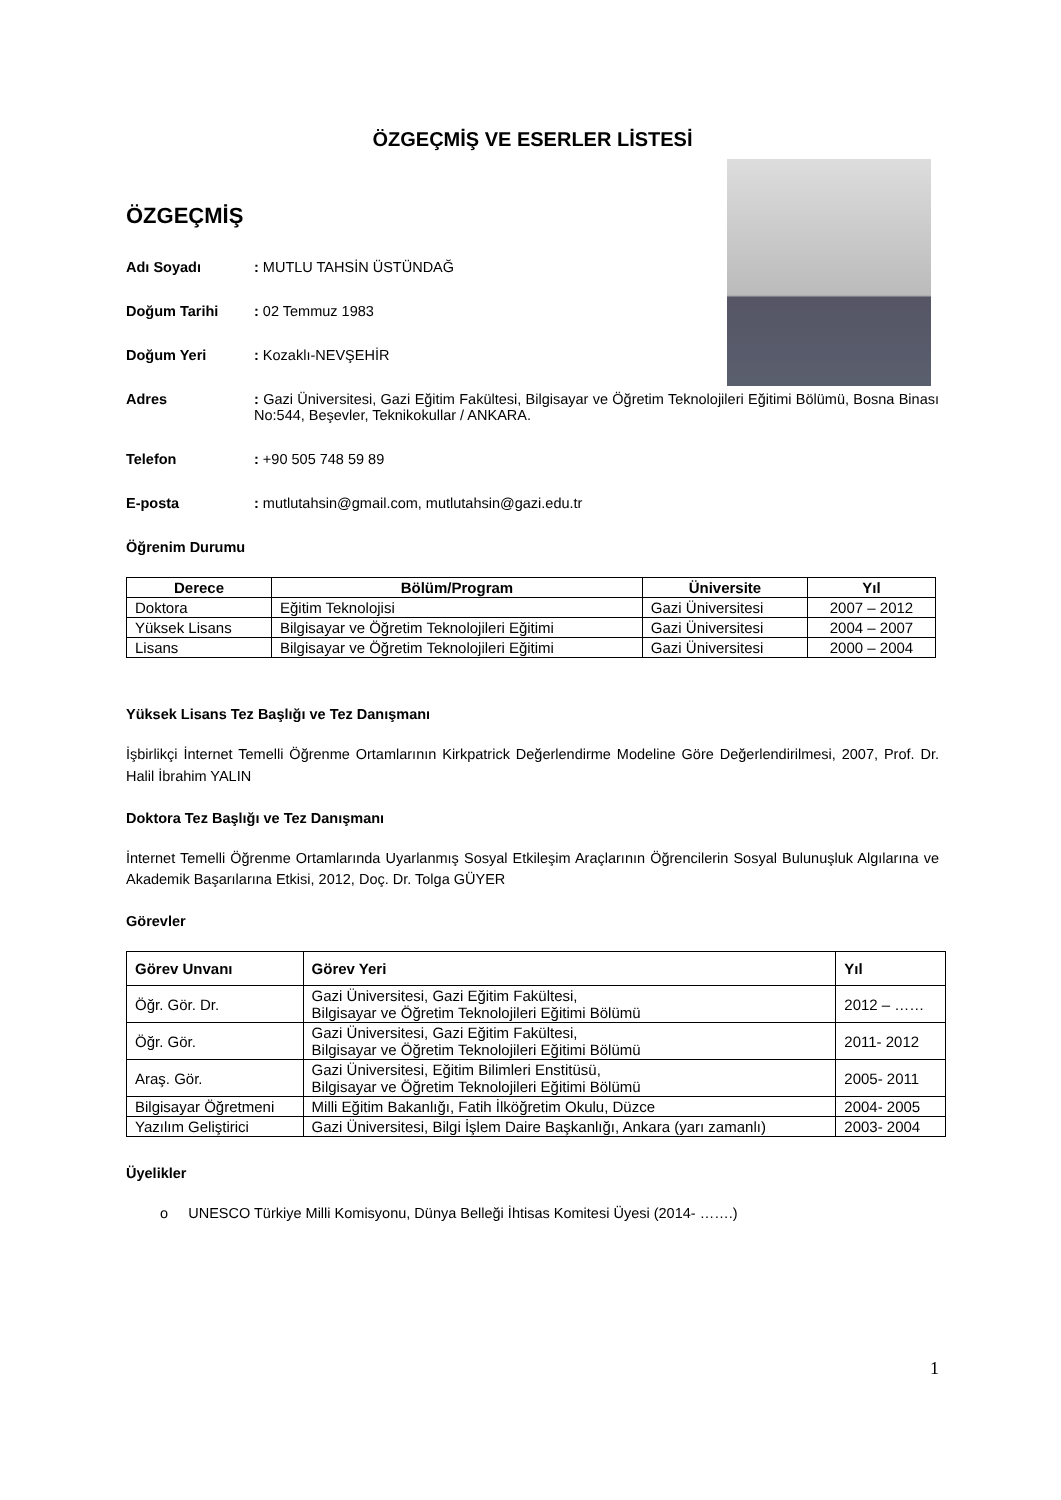ÖZGEÇMİŞ VE ESERLER LİSTESİ
ÖZGEÇMİŞ
Adı Soyadı : MUTLU TAHSİN ÜSTÜNDAĞ
Doğum Tarihi : 02 Temmuz 1983
Doğum Yeri : Kozaklı-NEVŞEHİR
Adres : Gazi Üniversitesi, Gazi Eğitim Fakültesi, Bilgisayar ve Öğretim Teknolojileri Eğitimi Bölümü, Bosna Binası No:544, Beşevler, Teknikokullar / ANKARA.
Telefon : +90 505 748 59 89
E-posta : mutlutahsin@gmail.com, mutlutahsin@gazi.edu.tr
Öğrenim Durumu
| Derece | Bölüm/Program | Üniversite | Yıl |
| --- | --- | --- | --- |
| Doktora | Eğitim Teknolojisi | Gazi Üniversitesi | 2007 – 2012 |
| Yüksek Lisans | Bilgisayar ve Öğretim Teknolojileri Eğitimi | Gazi Üniversitesi | 2004 – 2007 |
| Lisans | Bilgisayar ve Öğretim Teknolojileri Eğitimi | Gazi Üniversitesi | 2000 – 2004 |
Yüksek Lisans Tez Başlığı ve Tez Danışmanı
İşbirlikçi İnternet Temelli Öğrenme Ortamlarının Kirkpatrick Değerlendirme Modeline Göre Değerlendirilmesi, 2007, Prof. Dr. Halil İbrahim YALIN
Doktora Tez Başlığı ve Tez Danışmanı
İnternet Temelli Öğrenme Ortamlarında Uyarlanmış Sosyal Etkileşim Araçlarının Öğrencilerin Sosyal Bulunuşluk Algılarına ve Akademik Başarılarına Etkisi, 2012, Doç. Dr. Tolga GÜYER
Görevler
| Görev Unvanı | Görev Yeri | Yıl |
| --- | --- | --- |
| Öğr. Gör. Dr. | Gazi Üniversitesi, Gazi Eğitim Fakültesi, Bilgisayar ve Öğretim Teknolojileri Eğitimi Bölümü | 2012 – …… |
| Öğr. Gör. | Gazi Üniversitesi, Gazi Eğitim Fakültesi, Bilgisayar ve Öğretim Teknolojileri Eğitimi Bölümü | 2011- 2012 |
| Araş. Gör. | Gazi Üniversitesi, Eğitim Bilimleri Enstitüsü, Bilgisayar ve Öğretim Teknolojileri Eğitimi Bölümü | 2005- 2011 |
| Bilgisayar Öğretmeni | Milli Eğitim Bakanlığı, Fatih İlköğretim Okulu, Düzce | 2004- 2005 |
| Yazılım Geliştirici | Gazi Üniversitesi, Bilgi İşlem Daire Başkanlığı, Ankara (yarı zamanlı) | 2003- 2004 |
Üyelikler
o UNESCO Türkiye Milli Komisyonu, Dünya Belleği İhtisas Komitesi Üyesi (2014- …….)
1